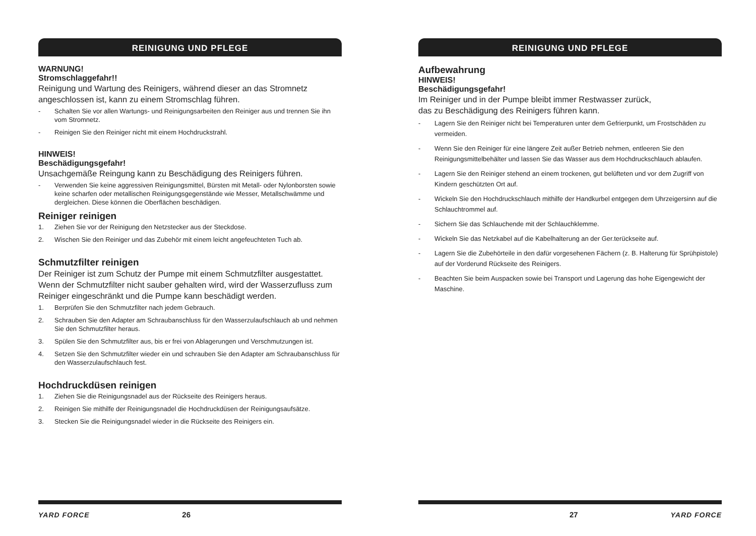REINIGUNG UND PFLEGE
WARNUNG!
Stromschlaggefahr!!
Reinigung und Wartung des Reinigers, während dieser an das Stromnetz angeschlossen ist, kann zu einem Stromschlag führen.
- Schalten Sie vor allen Wartungs- und Reinigungsarbeiten den Reiniger aus und trennen Sie ihn vom Stromnetz.
- Reinigen Sie den Reiniger nicht mit einem Hochdruckstrahl.
HINWEIS!
Beschädigungsgefahr!
Unsachgemäße Reingung kann zu Beschädigung des Reinigers führen.
- Verwenden Sie keine aggressiven Reinigungsmittel, Bürsten mit Metall- oder Nylonborsten sowie keine scharfen oder metallischen Reinigungsgegenstände wie Messer, Metallschwämme und dergleichen. Diese können die Oberflächen beschädigen.
Reiniger reinigen
1. Ziehen Sie vor der Reinigung den Netzstecker aus der Steckdose.
2. Wischen Sie den Reiniger und das Zubehör mit einem leicht angefeuchteten Tuch ab.
Schmutzfilter reinigen
Der Reiniger ist zum Schutz der Pumpe mit einem Schmutzfilter ausgestattet. Wenn der Schmutzfilter nicht sauber gehalten wird, wird der Wasserzufluss zum Reiniger eingeschränkt und die Pumpe kann beschädigt werden.
1. Berprüfen Sie den Schmutzfilter nach jedem Gebrauch.
2. Schrauben Sie den Adapter am Schraubanschluss für den Wasserzulaufschlauch ab und nehmen Sie den Schmutzfilter heraus.
3. Spülen Sie den Schmutzfilter aus, bis er frei von Ablagerungen und Verschmutzungen ist.
4. Setzen Sie den Schmutzfilter wieder ein und schrauben Sie den Adapter am Schraubanschluss für den Wasserzulaufschlauch fest.
Hochdruckdüsen reinigen
1. Ziehen Sie die Reinigungsnadel aus der Rückseite des Reinigers heraus.
2. Reinigen Sie mithilfe der Reinigungsnadel die Hochdruckdüsen der Reinigungsaufsätze.
3. Stecken Sie die Reinigungsnadel wieder in die Rückseite des Reinigers ein.
YARD FORCE 26
REINIGUNG UND PFLEGE
Aufbewahrung
HINWEIS!
Beschädigungsgefahr!
Im Reiniger und in der Pumpe bleibt immer Restwasser zurück,
das zu Beschädigung des Reinigers führen kann.
- Lagern Sie den Reiniger nicht bei Temperaturen unter dem Gefrierpunkt, um Frostschäden zu vermeiden.
- Wenn Sie den Reiniger für eine längere Zeit außer Betrieb nehmen, entleeren Sie den Reinigungsmittelbehälter und lassen Sie das Wasser aus dem Hochdruckschlauch ablaufen.
- Lagern Sie den Reiniger stehend an einem trockenen, gut belüfteten und vor dem Zugriff von Kindern geschützten Ort auf.
- Wickeln Sie den Hochdruckschlauch mithilfe der Handkurbel entgegen dem Uhrzeigersinn auf die Schlauchtrommel auf.
- Sichern Sie das Schlauchende mit der Schlauchklemme.
- Wickeln Sie das Netzkabel auf die Kabelhalterung an der Ger.terückseite auf.
- Lagern Sie die Zubehörteile in den dafür vorgesehenen Fächern (z. B. Halterung für Sprühpistole) auf der Vorderund Rückseite des Reinigers.
- Beachten Sie beim Auspacken sowie bei Transport und Lagerung das hohe Eigengewicht der Maschine.
27 YARD FORCE